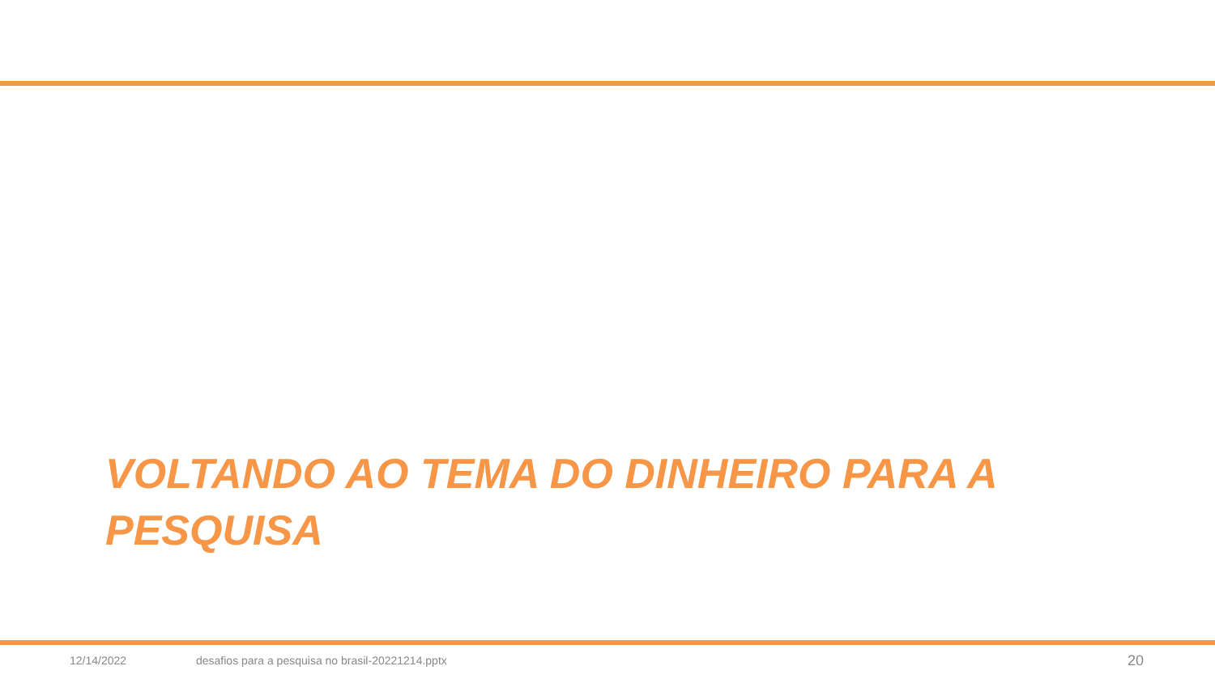VOLTANDO AO TEMA DO DINHEIRO PARA A PESQUISA
12/14/2022 desafios para a pesquisa no brasil-20221214.pptx 20